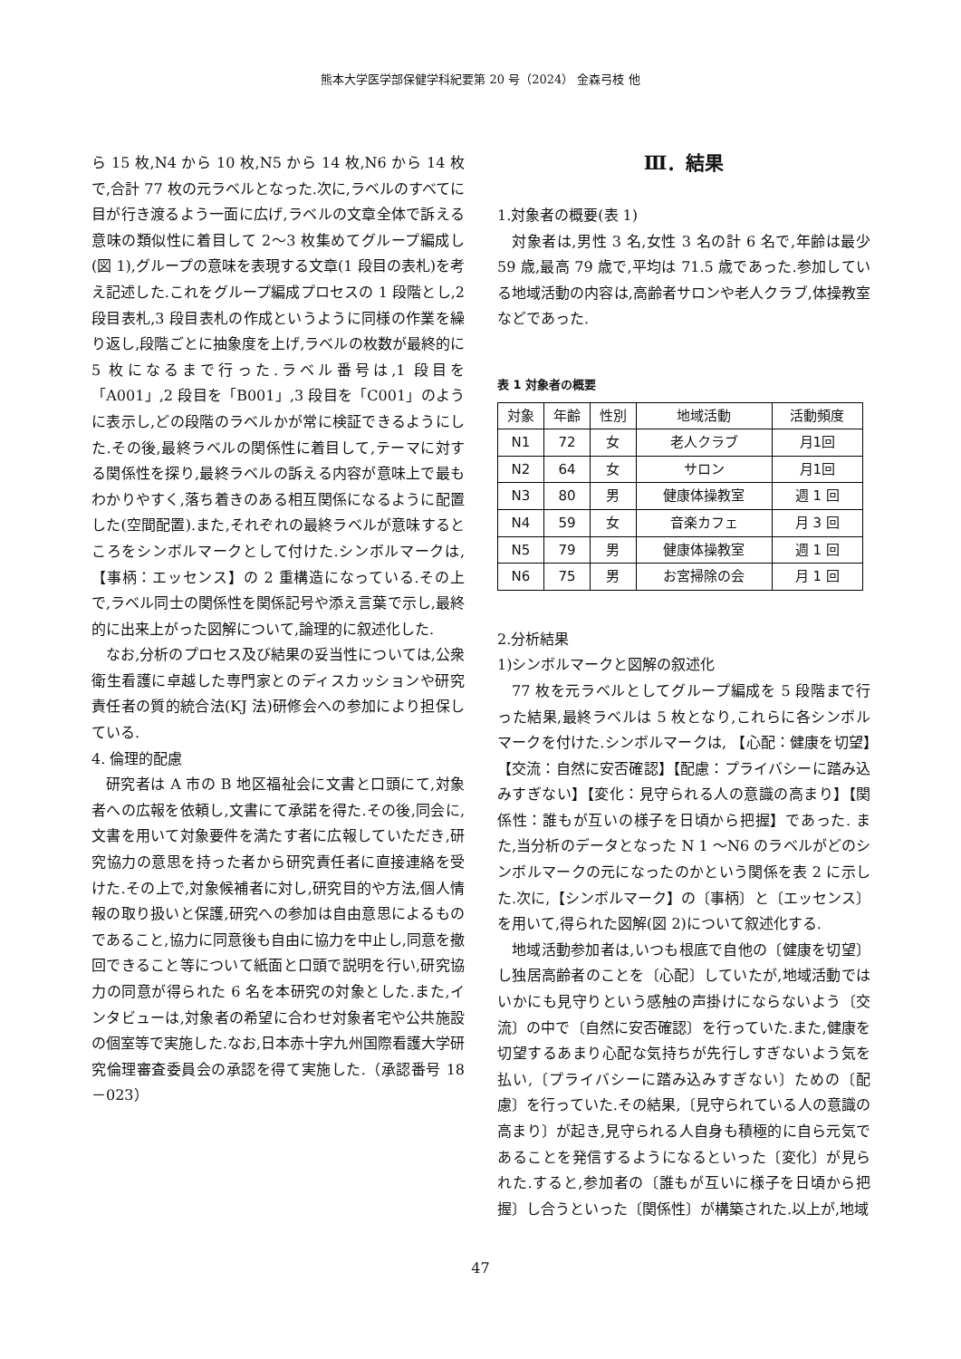熊本大学医学部保健学科紀要第 20 号（2024） 金森弓枝 他
ら 15 枚,N4 から 10 枚,N5 から 14 枚,N6 から 14 枚で,合計 77 枚の元ラベルとなった.次に,ラベルのすべてに目が行き渡るよう一面に広げ,ラベルの文章全体で訴える意味の類似性に着目して 2～3 枚集めてグループ編成し(図 1),グループの意味を表現する文章(1 段目の表札)を考え記述した.これをグループ編成プロセスの 1 段階とし,2 段目表札,3 段目表札の作成というように同様の作業を繰り返し,段階ごとに抽象度を上げ,ラベルの枚数が最終的に 5 枚になるまで行った.ラベル番号は,1 段目を「A001」,2 段目を「B001」,3 段目を「C001」のように表示し,どの段階のラベルかが常に検証できるようにした.その後,最終ラベルの関係性に着目して,テーマに対する関係性を探り,最終ラベルの訴える内容が意味上で最もわかりやすく,落ち着きのある相互関係になるように配置した(空間配置).また,それぞれの最終ラベルが意味するところをシンボルマークとして付けた.シンボルマークは,【事柄：エッセンス】の 2 重構造になっている.その上で,ラベル同士の関係性を関係記号や添え言葉で示し,最終的に出来上がった図解について,論理的に叙述化した.
なお,分析のプロセス及び結果の妥当性については,公衆衛生看護に卓越した専門家とのディスカッションや研究責任者の質的統合法(KJ 法)研修会への参加により担保している.
4. 倫理的配慮
研究者は A 市の B 地区福祉会に文書と口頭にて,対象者への広報を依頼し,文書にて承諾を得た.その後,同会に,文書を用いて対象要件を満たす者に広報していただき,研究協力の意思を持った者から研究責任者に直接連絡を受けた.その上で,対象候補者に対し,研究目的や方法,個人情報の取り扱いと保護,研究への参加は自由意思によるものであること,協力に同意後も自由に協力を中止し,同意を撤回できること等について紙面と口頭で説明を行い,研究協力の同意が得られた 6 名を本研究の対象とした.また,インタビューは,対象者の希望に合わせ対象者宅や公共施設の個室等で実施した.なお,日本赤十字九州国際看護大学研究倫理審査委員会の承認を得て実施した.（承認番号 18－023）
Ⅲ．結果
1.対象者の概要(表 1)
対象者は,男性 3 名,女性 3 名の計 6 名で,年齢は最少 59 歳,最高 79 歳で,平均は 71.5 歳であった.参加している地域活動の内容は,高齢者サロンや老人クラブ,体操教室などであった.
表 1 対象者の概要
| 対象 | 年齢 | 性別 | 地域活動 | 活動頻度 |
| --- | --- | --- | --- | --- |
| N1 | 72 | 女 | 老人クラブ | 月1回 |
| N2 | 64 | 女 | サロン | 月1回 |
| N3 | 80 | 男 | 健康体操教室 | 週 1 回 |
| N4 | 59 | 女 | 音楽カフェ | 月 3 回 |
| N5 | 79 | 男 | 健康体操教室 | 週 1 回 |
| N6 | 75 | 男 | お宮掃除の会 | 月 1 回 |
2.分析結果
1)シンボルマークと図解の叙述化
77 枚を元ラベルとしてグループ編成を 5 段階まで行った結果,最終ラベルは 5 枚となり,これらに各シンボルマークを付けた.シンボルマークは, 【心配：健康を切望】【交流：自然に安否確認】【配慮：プライバシーに踏み込みすぎない】【変化：見守られる人の意識の高まり】【関係性：誰もが互いの様子を日頃から把握】であった. また,当分析のデータとなった N 1 ～N6 のラベルがどのシンボルマークの元になったのかという関係を表 2 に示した.次に,【シンボルマーク】の〔事柄〕と〔エッセンス〕を用いて,得られた図解(図 2)について叙述化する.
地域活動参加者は,いつも根底で自他の〔健康を切望〕し独居高齢者のことを〔心配〕していたが,地域活動ではいかにも見守りという感触の声掛けにならないよう〔交流〕の中で〔自然に安否確認〕を行っていた.また,健康を切望するあまり心配な気持ちが先行しすぎないよう気を払い,〔プライバシーに踏み込みすぎない〕ための〔配慮〕を行っていた.その結果,〔見守られている人の意識の高まり〕が起き,見守られる人自身も積極的に自ら元気であることを発信するようになるといった〔変化〕が見られた.すると,参加者の〔誰もが互いに様子を日頃から把握〕し合うといった〔関係性〕が構築された.以上が,地域
47